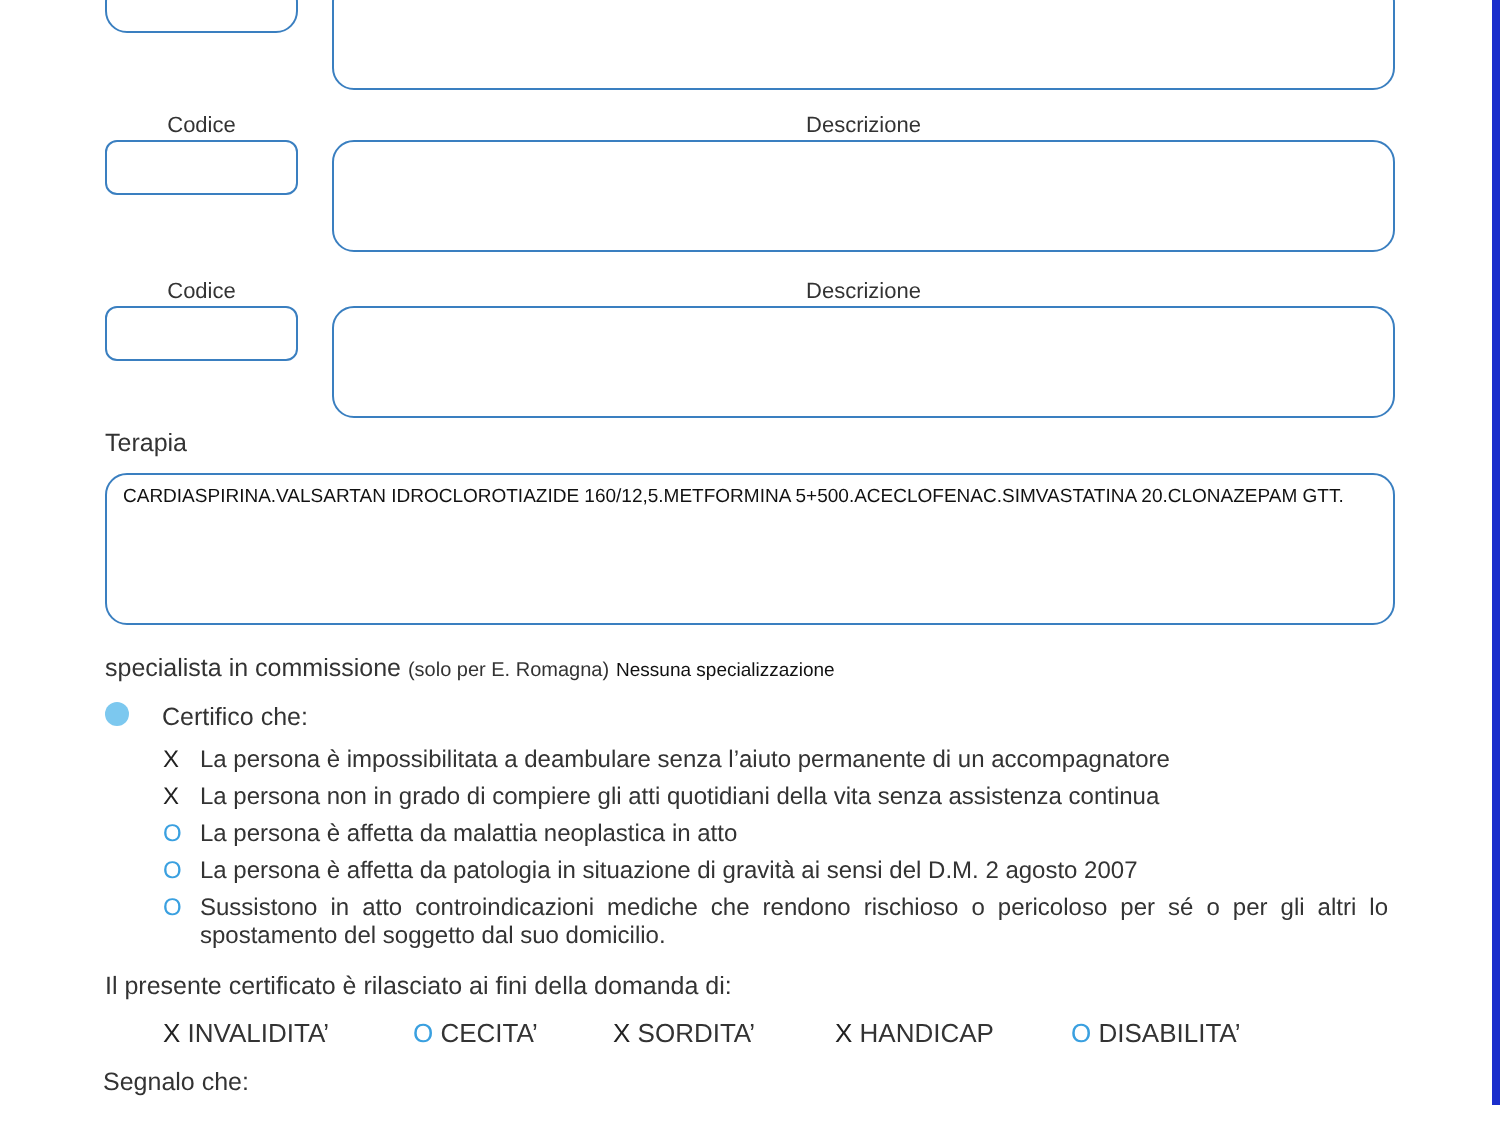Codice Descrizione
Codice Descrizione
Terapia
CARDIASPIRINA.VALSARTAN IDROCLOROTIAZIDE 160/12,5.METFORMINA 5+500.ACECLOFENAC.SIMVASTATINA 20.CLONAZEPAM GTT.
specialista in commissione (solo per E. Romagna) Nessuna specializzazione
Certifico che:
X La persona è impossibilitata a deambulare senza l’aiuto permanente di un accompagnatore
X La persona non in grado di compiere gli atti quotidiani della vita senza assistenza continua
O La persona è affetta da malattia neoplastica in atto
O La persona è affetta da patologia in situazione di gravità ai sensi del D.M. 2 agosto 2007
O Sussistono in atto controindicazioni mediche che rendono rischioso o pericoloso per sé o per gli altri lo spostamento del soggetto dal suo domicilio.
Il presente certificato è rilasciato ai fini della domanda di:
X INVALIDITA’ O CECITA’ X SORDITA’ X HANDICAP O DISABILITA’
Segnalo che: